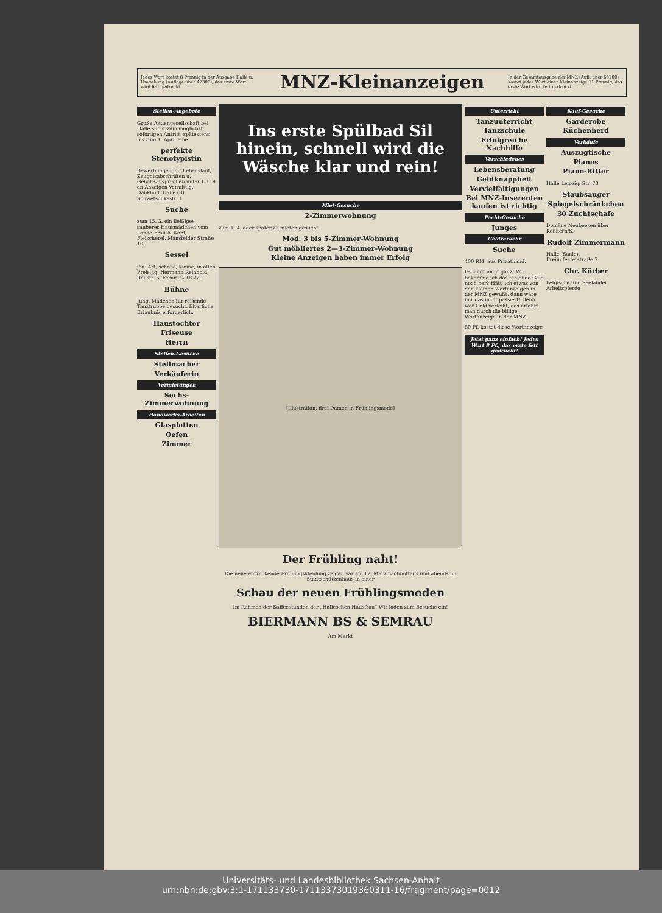Jedes Wort kostet 8 Pfennig in der Ausgabe Halle u. Umgebung (Auflage über 47300), das erste Wort wird fett gedruckt
MNZ-Kleinanzeigen
In der Gesamtausgabe der MNZ (Aufl. über 65200) kostet jedes Wort einer Kleinanzeige 11 Pfennig, das erste Wort wird fett gedruckt
Stellen-Angebote
Große Aktiengesellschaft bei Halle sucht zum möglichst sofortigen Antritt, spätestens bis zum 1. April eine
perfekte Stenotypistin
Bewerbungen mit Lebenslauf, Zeugnisabschriften u. Gehaltsansprüchen unter L 119 an Anzeigen-Vermittlg. Dankhoff, Halle (S), Schwetschkestr. 1
Suche
zum 15. 3. ein fleißiges, sauberes Hausmädchen vom Lande Frau A. Kopf, Fleischerei, Mansfelder Straße 10.
Sessel
jed. Art, schöne, kleine, in allen Preislag. Hermann Reinhold, Reilstr. 6. Fernruf 218 22.
Bühne
Jung. Mädchen für reisende Tanztruppe gesucht. Elterliche Erlaubnis erforderlich.
Haustochter
Friseuse
Herrn
Stellen-Gesuche
Stellmacher
Verkäuferin
Vermietungen
Sechs-Zimmerwohnung
Handwerks-Arbeiten
Glasplatten
Oefen
Zimmer
Ins erste Spülbad Sil hinein, schnell wird die Wäsche klar und rein!
Miet-Gesuche
2-Zimmerwohnung
zum 1. 4. oder später zu mieten gesucht.
Mod. 3 bis 5-Zimmer-Wohnung
Gut möbliertes 2—3-Zimmer-Wohnung
Kleine Anzeigen haben immer Erfolg
[Illustration: drei Damen in Frühlingsmode]
Der Frühling naht!
Die neue entzückende Frühlingskleidung zeigen wir am 12. März nachmittags und abends im Stadtschützenhaus in einer
Schau der neuen Frühlingsmoden
Im Rahmen der Kaffeestunden der „Halleschen Hausfrau“ Wir laden zum Besuche ein!
BIERMANN BS & SEMRAU
Am Markt
Unterricht
Tanzunterricht
Tanzschule
Erfolgreiche Nachhilfe
Verschiedenes
Lebensberatung
Geldknappheit
Vervielfältigungen
Bei MNZ-Inserenten kaufen ist richtig
Pacht-Gesuche
Junges
Geldverkehr
Suche
400 RM. aus Privathand.
Es langt nicht ganz! Wo bekomme ich das fehlende Geld noch her? Hätt' ich etwas von den kleinen Wortanzeigen in der MNZ gewußt, dann wäre mir das nicht passiert! Denn wer Geld verleiht, das erfährt man durch die billige Wortanzeige in der MNZ.
80 Pf. kostet diese Wortanzeige
Jetzt ganz einfach! Jedes Wort 8 Pf., das erste fett gedruckt!
Kauf-Gesuche
Garderobe
Küchenherd
Verkäufe
Auszugtische
Pianos
Piano-Ritter
Halle Leipzig. Str. 73
Staubsauger
Spiegelschränkchen
30 Zuchtschafe
Domäne Neubeesen über Könnern/S.
Rudolf Zimmermann
Halle (Saale), Freiimfelderstraße 7
Chr. Körber
belgische und Seeländer Arbeitspferde
Universitäts- und Landesbibliothek Sachsen-Anhalt
urn:nbn:de:gbv:3:1-171133730-17113373019360311-16/fragment/page=0012